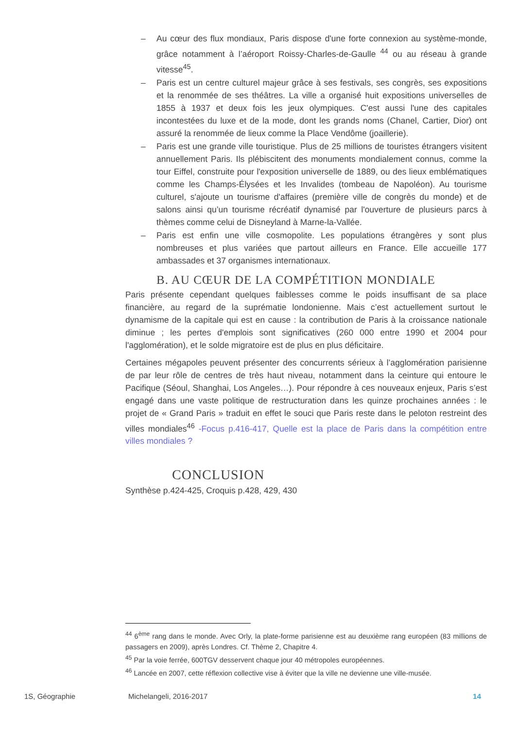– Au cœur des flux mondiaux, Paris dispose d'une forte connexion au système-monde, grâce notamment à l’aéroport Roissy-Charles-de-Gaulle <sup>44</sup> ou au réseau à grande vitesse<sup>45</sup>.
– Paris est un centre culturel majeur grâce à ses festivals, ses congrès, ses expositions et la renommée de ses théâtres. La ville a organisé huit expositions universelles de 1855 à 1937 et deux fois les jeux olympiques. C'est aussi l'une des capitales incontestées du luxe et de la mode, dont les grands noms (Chanel, Cartier, Dior) ont assuré la renommée de lieux comme la Place Vendôme (joaillerie).
– Paris est une grande ville touristique. Plus de 25 millions de touristes étrangers visitent annuellement Paris. Ils plébiscitent des monuments mondialement connus, comme la tour Eiffel, construite pour l'exposition universelle de 1889, ou des lieux emblématiques comme les Champs-Élysées et les Invalides (tombeau de Napoléon). Au tourisme culturel, s'ajoute un tourisme d'affaires (première ville de congrès du monde) et de salons ainsi qu’un tourisme récréatif dynamisé par l'ouverture de plusieurs parcs à thèmes comme celui de Disneyland à Marne-la-Vallée.
– Paris est enfin une ville cosmopolite. Les populations étrangères y sont plus nombreuses et plus variées que partout ailleurs en France. Elle accueille 177 ambassades et 37 organismes internationaux.
B. AU CŒUR DE LA COMPÉTITION MONDIALE
Paris présente cependant quelques faiblesses comme le poids insuffisant de sa place financière, au regard de la suprématie londonienne. Mais c’est actuellement surtout le dynamisme de la capitale qui est en cause : la contribution de Paris à la croissance nationale diminue ; les pertes d'emplois sont significatives (260 000 entre 1990 et 2004 pour l'agglomération), et le solde migratoire est de plus en plus déficitaire.
Certaines mégapoles peuvent présenter des concurrents sérieux à l’agglomération parisienne de par leur rôle de centres de très haut niveau, notamment dans la ceinture qui entoure le Pacifique (Séoul, Shanghai, Los Angeles…). Pour répondre à ces nouveaux enjeux, Paris s’est engagé dans une vaste politique de restructuration dans les quinze prochaines années : le projet de « Grand Paris » traduit en effet le souci que Paris reste dans le peloton restreint des villes mondiales<sup>46</sup> -Focus p.416-417, Quelle est la place de Paris dans la compétition entre villes mondiales ?
CONCLUSION
Synthèse p.424-425, Croquis p.428, 429, 430
<sup>44</sup> 6<sup>ème</sup> rang dans le monde. Avec Orly, la plate-forme parisienne est au deuxième rang européen (83 millions de passagers en 2009), après Londres. Cf. Thème 2, Chapitre 4.
<sup>45</sup> Par la voie ferrée, 600TGV desservent chaque jour 40 métropoles européennes.
<sup>46</sup> Lancée en 2007, cette réflexion collective vise à éviter que la ville ne devienne une ville-musée.
1S, Géographie Michelangeli, 2016-2017 14